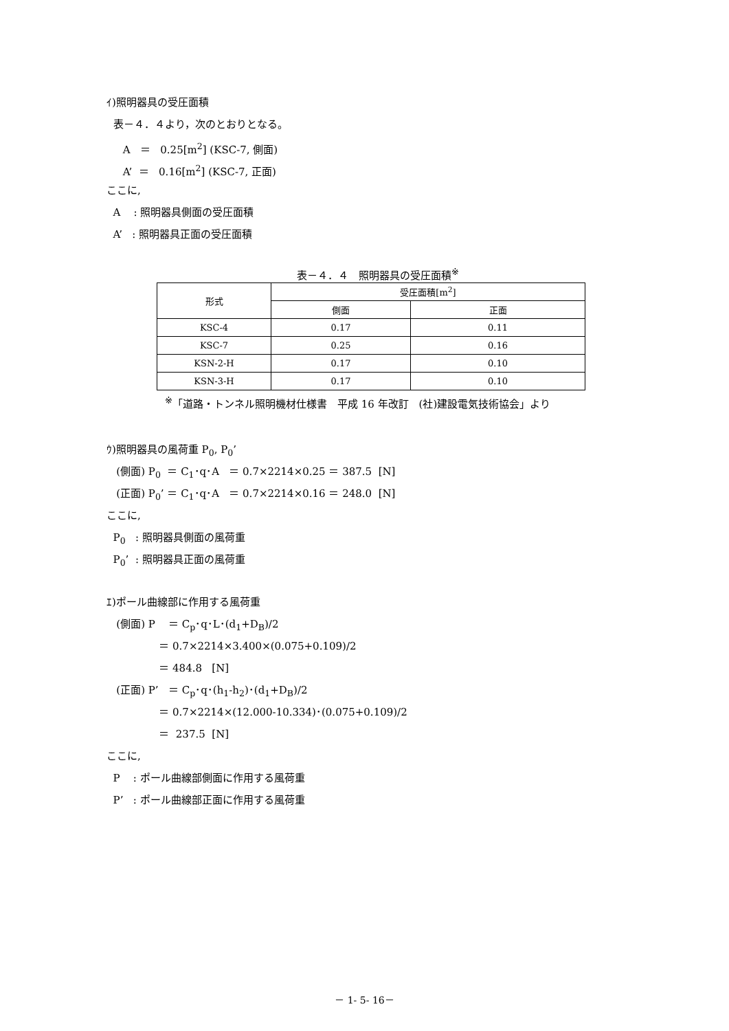ｲ)照明器具の受圧面積
表－４．４より，次のとおりとなる。
A ＝ 0.25[m<sup>2</sup>] (KSC-7, 側面)
A’ ＝ 0.16[m<sup>2</sup>] (KSC-7, 正面)
ここに,
A : 照明器具側面の受圧面積
A’ : 照明器具正面の受圧面積
表－４．４　照明器具の受圧面積<sup>※</sup>
| 形式 | 受圧面積[m<sup>2</sup>] | |
| --- | --- | --- |
| | 側面 | 正面 |
| KSC-4 | 0.17 | 0.11 |
| KSC-7 | 0.25 | 0.16 |
| KSN-2-H | 0.17 | 0.10 |
| KSN-3-H | 0.17 | 0.10 |
<sup>※</sup>「道路・トンネル照明機材仕様書　平成 16 年改訂　(社)建設電気技術協会」より
ｳ)照明器具の風荷重 P<sub>0</sub>, P<sub>0</sub>’
(側面) P<sub>0</sub> ＝ C<sub>1</sub>･q･A ＝ 0.7×2214×0.25 ＝ 387.5 [N]
(正面) P<sub>0</sub>’ ＝ C<sub>1</sub>･q･A ＝ 0.7×2214×0.16 ＝ 248.0 [N]
ここに,
P<sub>0</sub> : 照明器具側面の風荷重
P<sub>0</sub>’ : 照明器具正面の風荷重
ｴ)ポール曲線部に作用する風荷重
(側面) P ＝ C<sub>p</sub>･q･L･(d<sub>1</sub>+D<sub>B</sub>)/2
＝ 0.7×2214×3.400×(0.075+0.109)/2
＝ 484.8 [N]
(正面) P’ ＝ C<sub>p</sub>･q･(h<sub>1</sub>-h<sub>2</sub>)･(d<sub>1</sub>+D<sub>B</sub>)/2
＝ 0.7×2214×(12.000-10.334)･(0.075+0.109)/2
＝ 237.5 [N]
ここに,
P : ポール曲線部側面に作用する風荷重
P’ : ポール曲線部正面に作用する風荷重
－ 1- 5- 16－